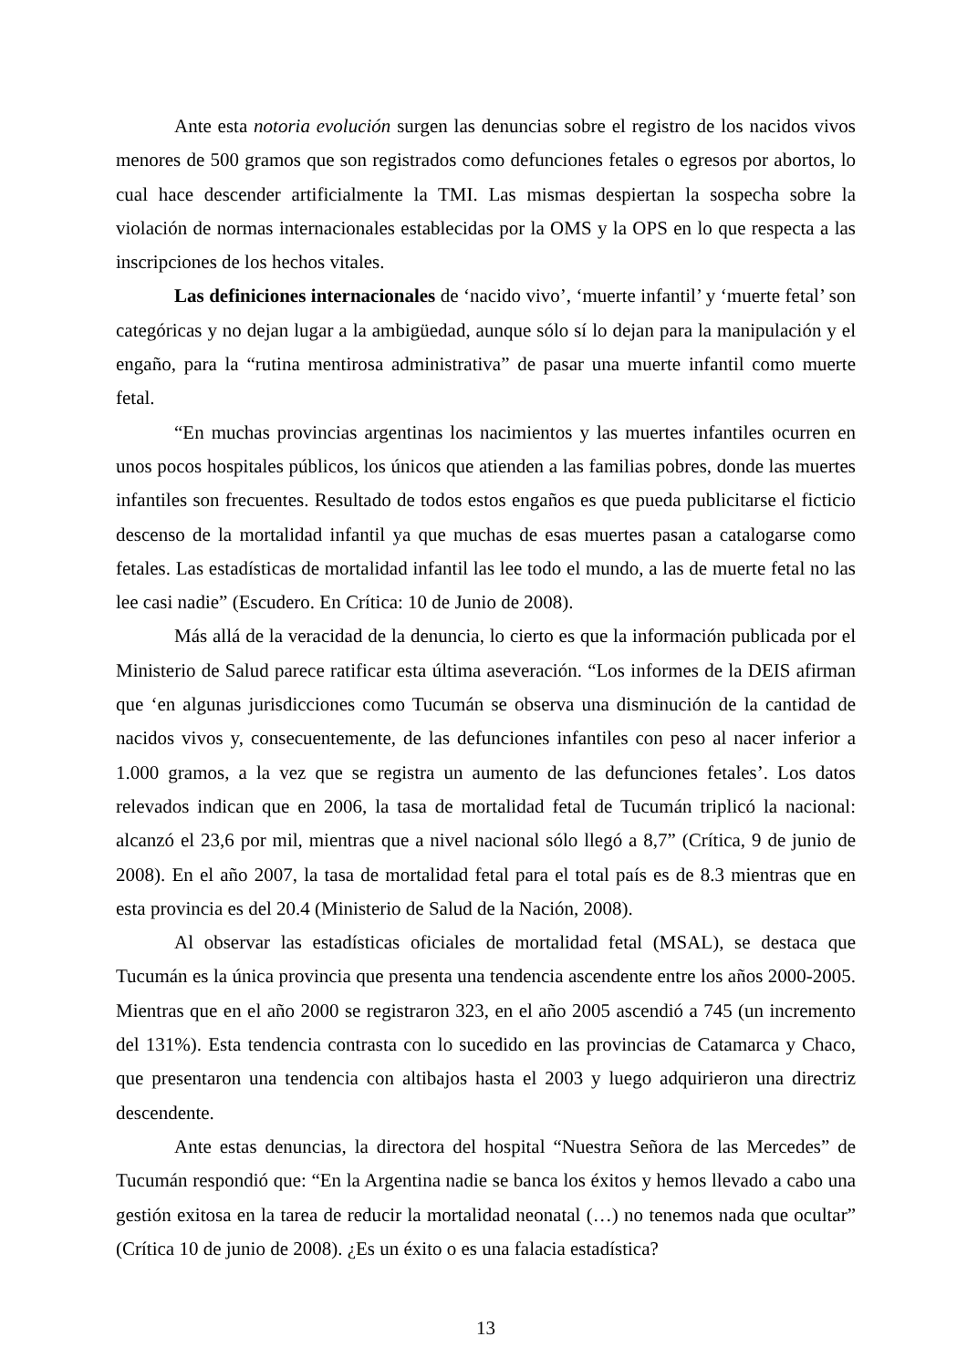Ante esta notoria evolución surgen las denuncias sobre el registro de los nacidos vivos menores de 500 gramos que son registrados como defunciones fetales o egresos por abortos, lo cual hace descender artificialmente la TMI. Las mismas despiertan la sospecha sobre la violación de normas internacionales establecidas por la OMS y la OPS en lo que respecta a las inscripciones de los hechos vitales.
Las definiciones internacionales de ‘nacido vivo’, ‘muerte infantil’ y ‘muerte fetal’ son categóricas y no dejan lugar a la ambigüedad, aunque sólo sí lo dejan para la manipulación y el engaño, para la “rutina mentirosa administrativa” de pasar una muerte infantil como muerte fetal.
“En muchas provincias argentinas los nacimientos y las muertes infantiles ocurren en unos pocos hospitales públicos, los únicos que atienden a las familias pobres, donde las muertes infantiles son frecuentes. Resultado de todos estos engaños es que pueda publicitarse el ficticio descenso de la mortalidad infantil ya que muchas de esas muertes pasan a catalogarse como fetales. Las estadísticas de mortalidad infantil las lee todo el mundo, a las de muerte fetal no las lee casi nadie” (Escudero. En Crítica: 10 de Junio de 2008).
Más allá de la veracidad de la denuncia, lo cierto es que la información publicada por el Ministerio de Salud parece ratificar esta última aseveración. “Los informes de la DEIS afirman que ‘en algunas jurisdicciones como Tucumán se observa una disminución de la cantidad de nacidos vivos y, consecuentemente, de las defunciones infantiles con peso al nacer inferior a 1.000 gramos, a la vez que se registra un aumento de las defunciones fetales’. Los datos relevados indican que en 2006, la tasa de mortalidad fetal de Tucumán triplicó la nacional: alcanzó el 23,6 por mil, mientras que a nivel nacional sólo llegó a 8,7” (Crítica, 9 de junio de 2008). En el año 2007, la tasa de mortalidad fetal para el total país es de 8.3 mientras que en esta provincia es del 20.4 (Ministerio de Salud de la Nación, 2008).
Al observar las estadísticas oficiales de mortalidad fetal (MSAL), se destaca que Tucumán es la única provincia que presenta una tendencia ascendente entre los años 2000-2005. Mientras que en el año 2000 se registraron 323, en el año 2005 ascendió a 745 (un incremento del 131%). Esta tendencia contrasta con lo sucedido en las provincias de Catamarca y Chaco, que presentaron una tendencia con altibajos hasta el 2003 y luego adquirieron una directriz descendente.
Ante estas denuncias, la directora del hospital “Nuestra Señora de las Mercedes” de Tucumán respondió que: “En la Argentina nadie se banca los éxitos y hemos llevado a cabo una gestión exitosa en la tarea de reducir la mortalidad neonatal (…) no tenemos nada que ocultar” (Crítica 10 de junio de 2008). ¿Es un éxito o es una falacia estadística?
13